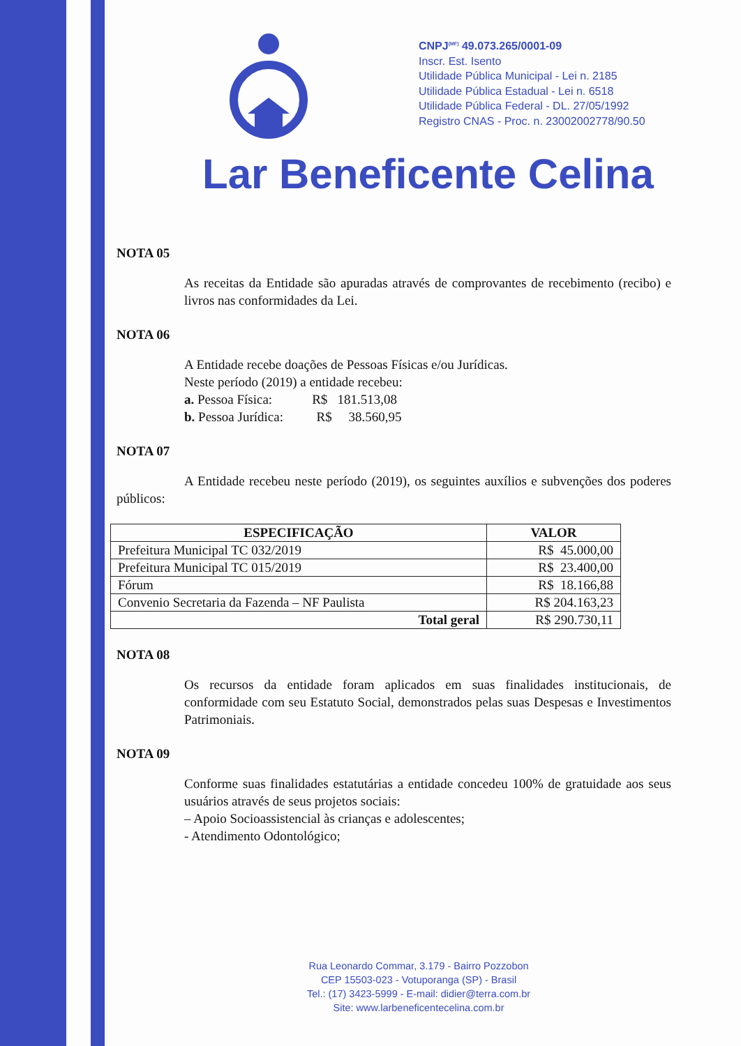CNPJ<sup>(MF)</sup> 49.073.265/0001-09
Inscr. Est. Isento
Utilidade Pública Municipal - Lei n. 2185
Utilidade Pública Estadual - Lei n. 6518
Utilidade Pública Federal - DL. 27/05/1992
Registro CNAS - Proc. n. 23002002778/90.50
Lar Beneficente Celina
NOTA 05
As receitas da Entidade são apuradas através de comprovantes de recebimento (recibo) e livros nas conformidades da Lei.
NOTA 06
A Entidade recebe doações de Pessoas Físicas e/ou Jurídicas.
Neste período (2019) a entidade recebeu:
a. Pessoa Física: R$ 181.513,08
b. Pessoa Jurídica: R$ 38.560,95
NOTA 07
A Entidade recebeu neste período (2019), os seguintes auxílios e subvenções dos poderes públicos:
| ESPECIFICAÇÃO | VALOR |
| --- | --- |
| Prefeitura Municipal TC 032/2019 | R$ 45.000,00 |
| Prefeitura Municipal TC 015/2019 | R$ 23.400,00 |
| Fórum | R$ 18.166,88 |
| Convenio Secretaria da Fazenda – NF Paulista | R$ 204.163,23 |
| Total geral | R$ 290.730,11 |
NOTA 08
Os recursos da entidade foram aplicados em suas finalidades institucionais, de conformidade com seu Estatuto Social, demonstrados pelas suas Despesas e Investimentos Patrimoniais.
NOTA 09
Conforme suas finalidades estatutárias a entidade concedeu 100% de gratuidade aos seus usuários através de seus projetos sociais:
– Apoio Socioassistencial às crianças e adolescentes;
- Atendimento Odontológico;
Rua Leonardo Commar, 3.179 - Bairro Pozzobon
CEP 15503-023 - Votuporanga (SP) - Brasil
Tel.: (17) 3423-5999 - E-mail: didier@terra.com.br
Site: www.larbeneficentecelina.com.br